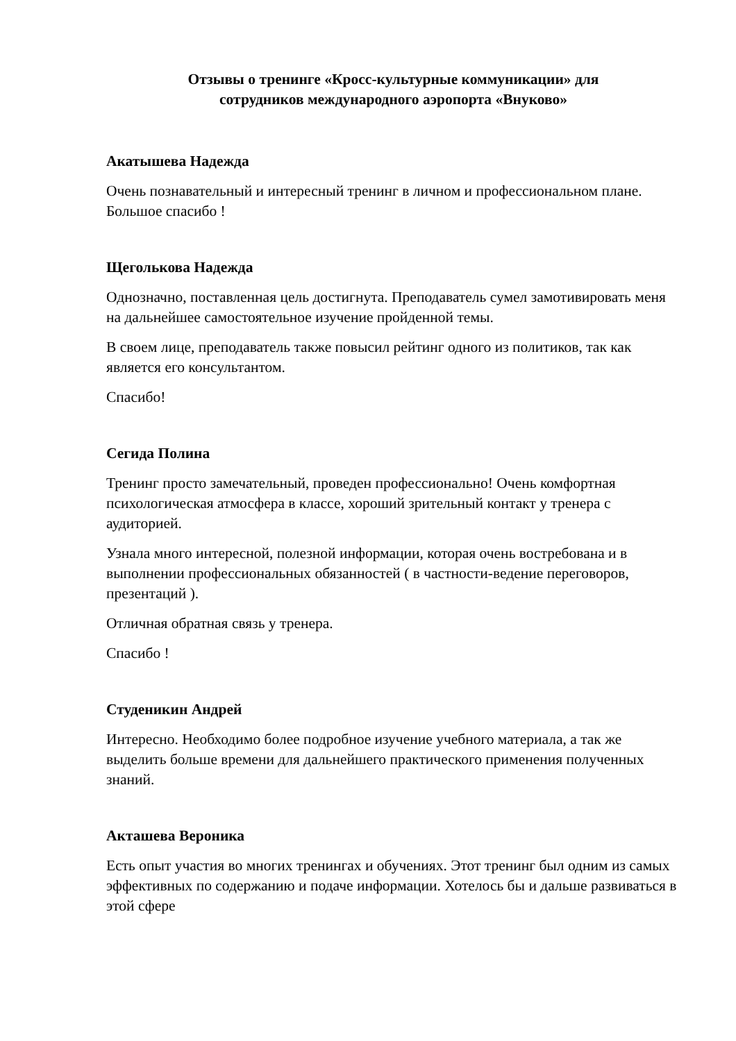Отзывы о тренинге «Кросс-культурные коммуникации» для
сотрудников международного аэропорта «Внуково»
Акатышева Надежда
Очень познавательный и интересный тренинг в личном и профессиональном плане. Большое спасибо !
Щеголькова Надежда
Однозначно, поставленная цель достигнута. Преподаватель сумел замотивировать меня на дальнейшее самостоятельное изучение пройденной темы.
В своем лице, преподаватель также повысил рейтинг одного из политиков, так как является его консультантом.
Спасибо!
Сегида Полина
Тренинг просто замечательный, проведен профессионально! Очень комфортная психологическая атмосфера в классе, хороший зрительный контакт у тренера с аудиторией.
Узнала много интересной, полезной информации, которая очень востребована и в выполнении профессиональных обязанностей ( в частности-ведение переговоров, презентаций ).
Отличная обратная связь у тренера.
Спасибо !
Студеникин Андрей
Интересно. Необходимо более подробное изучение учебного материала, а так же выделить больше времени для дальнейшего практического применения полученных знаний.
Акташева Вероника
Есть опыт участия во многих тренингах и обучениях. Этот тренинг был одним из самых эффективных по содержанию и подаче информации. Хотелось бы и дальше развиваться в этой сфере